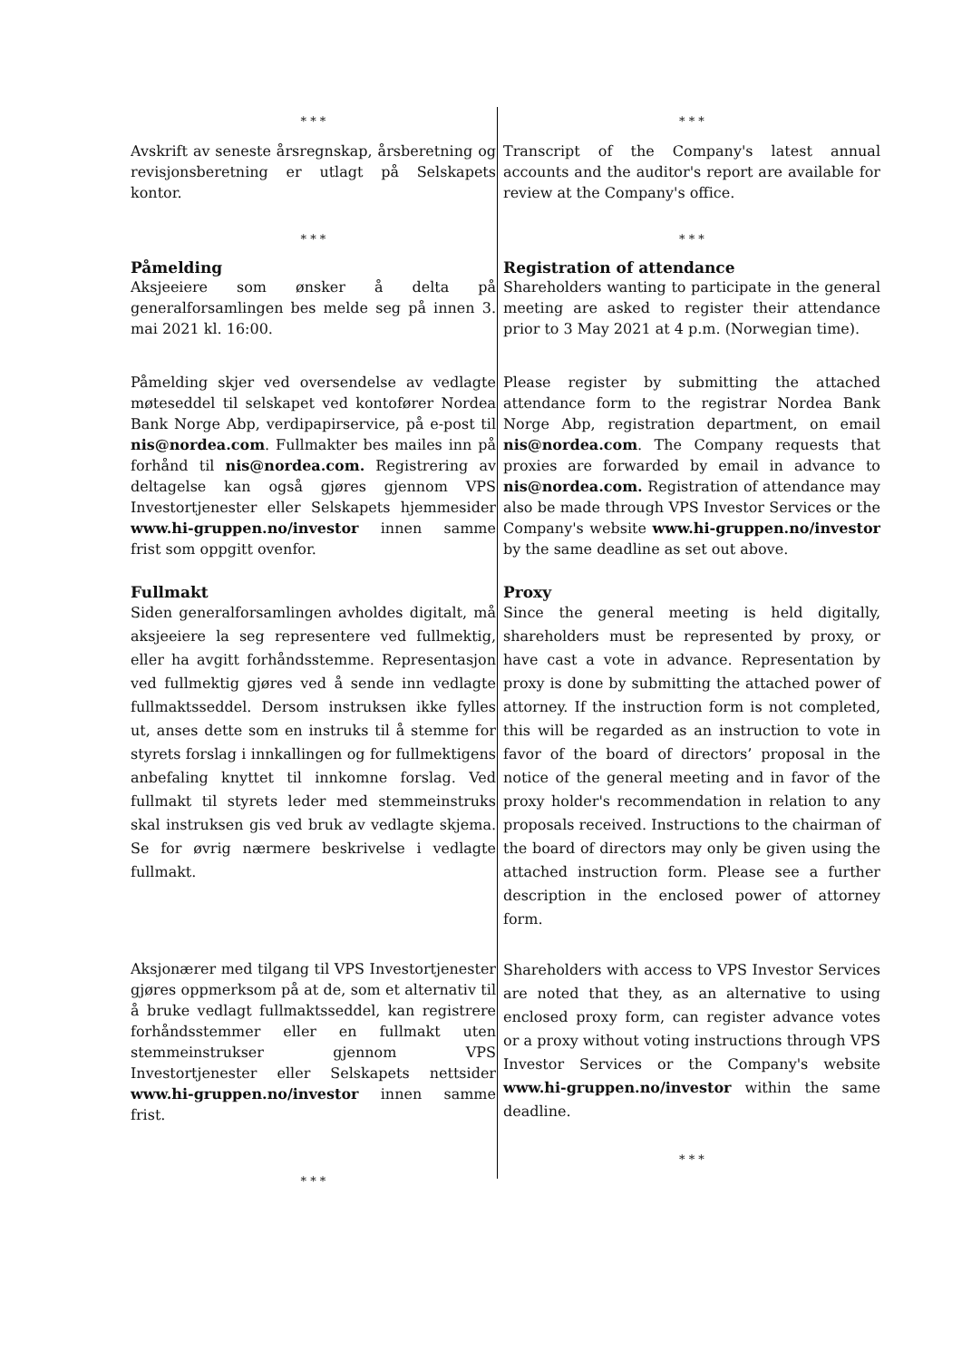* * *
Avskrift av seneste årsregnskap, årsberetning og revisjonsberetning er utlagt på Selskapets kontor.
* * *
Transcript of the Company's latest annual accounts and the auditor's report are available for review at the Company's office.
* * *
Påmelding
Aksjeeiere som ønsker å delta på generalforsamlingen bes melde seg på innen 3. mai 2021 kl. 16:00.
* * *
Registration of attendance
Shareholders wanting to participate in the general meeting are asked to register their attendance prior to 3 May 2021 at 4 p.m. (Norwegian time).
Påmelding skjer ved oversendelse av vedlagte møteseddel til selskapet ved kontofører Nordea Bank Norge Abp, verdipapirservice, på e-post til nis@nordea.com. Fullmakter bes mailes inn på forhånd til nis@nordea.com. Registrering av deltagelse kan også gjøres gjennom VPS Investortjenester eller Selskapets hjemmesider www.hi-gruppen.no/investor innen samme frist som oppgitt ovenfor.
Please register by submitting the attached attendance form to the registrar Nordea Bank Norge Abp, registration department, on email nis@nordea.com. The Company requests that proxies are forwarded by email in advance to nis@nordea.com. Registration of attendance may also be made through VPS Investor Services or the Company's website www.hi-gruppen.no/investor by the same deadline as set out above.
Fullmakt
Siden generalforsamlingen avholdes digitalt, må aksjeeiere la seg representere ved fullmektig, eller ha avgitt forhåndsstemme. Representasjon ved fullmektig gjøres ved å sende inn vedlagte fullmaktsseddel. Dersom instruksen ikke fylles ut, anses dette som en instruks til å stemme for styrets forslag i innkallingen og for fullmektigens anbefaling knyttet til innkomne forslag. Ved fullmakt til styrets leder med stemmeinstruks skal instruksen gis ved bruk av vedlagte skjema. Se for øvrig nærmere beskrivelse i vedlagte fullmakt.
Proxy
Since the general meeting is held digitally, shareholders must be represented by proxy, or have cast a vote in advance. Representation by proxy is done by submitting the attached power of attorney. If the instruction form is not completed, this will be regarded as an instruction to vote in favor of the board of directors’ proposal in the notice of the general meeting and in favor of the proxy holder's recommendation in relation to any proposals received. Instructions to the chairman of the board of directors may only be given using the attached instruction form. Please see a further description in the enclosed power of attorney form.
Aksjonærer med tilgang til VPS Investortjenester gjøres oppmerksom på at de, som et alternativ til å bruke vedlagt fullmaktsseddel, kan registrere forhåndsstemmer eller en fullmakt uten stemmeinstrukser gjennom VPS Investortjenester eller Selskapets nettsider www.hi-gruppen.no/investor innen samme frist.
* * *
Shareholders with access to VPS Investor Services are noted that they, as an alternative to using enclosed proxy form, can register advance votes or a proxy without voting instructions through VPS Investor Services or the Company's website www.hi-gruppen.no/investor within the same deadline.
* * *